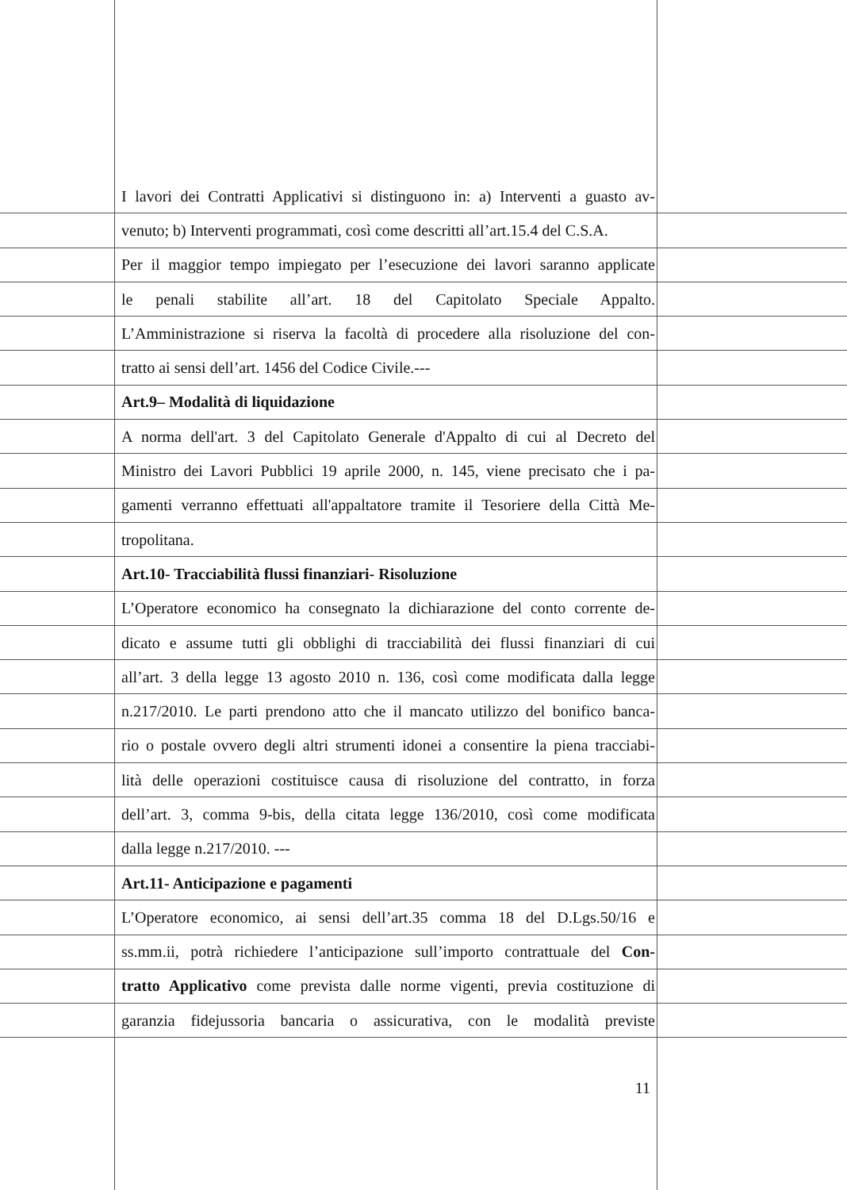I lavori dei Contratti Applicativi si distinguono in: a) Interventi a guasto av-
venuto; b) Interventi programmati, così come descritti all’art.15.4 del C.S.A.
Per il maggior tempo impiegato per l’esecuzione dei lavori saranno applicate
le penali stabilite all’art. 18 del Capitolato Speciale Appalto.
L’Amministrazione si riserva la facoltà di procedere alla risoluzione del con-
tratto ai sensi dell’art. 1456 del Codice Civile.---
Art.9– Modalità di liquidazione
A norma dell'art. 3 del Capitolato Generale d'Appalto di cui al Decreto del
Ministro dei Lavori Pubblici 19 aprile 2000, n. 145, viene precisato che i pa-
gamenti verranno effettuati all'appaltatore tramite il Tesoriere della Città Me-
tropolitana.
Art.10- Tracciabilità flussi finanziari- Risoluzione
L’Operatore economico ha consegnato la dichiarazione del conto corrente de-
dicato e assume tutti gli obblighi di tracciabilità dei flussi finanziari di cui
all’art. 3 della legge 13 agosto 2010 n. 136, così come modificata dalla legge
n.217/2010. Le parti prendono atto che il mancato utilizzo del bonifico banca-
rio o postale ovvero degli altri strumenti idonei a consentire la piena tracciabi-
lità delle operazioni costituisce causa di risoluzione del contratto, in forza
dell’art. 3, comma 9-bis, della citata legge 136/2010, così come modificata
dalla legge n.217/2010. ---
Art.11- Anticipazione e pagamenti
L’Operatore economico, ai sensi dell’art.35 comma 18 del D.Lgs.50/16 e
ss.mm.ii, potrà richiedere l’anticipazione sull’importo contrattuale del Con-
tratto Applicativo come prevista dalle norme vigenti, previa costituzione di
garanzia fidejussoria bancaria o assicurativa, con le modalità previste
11